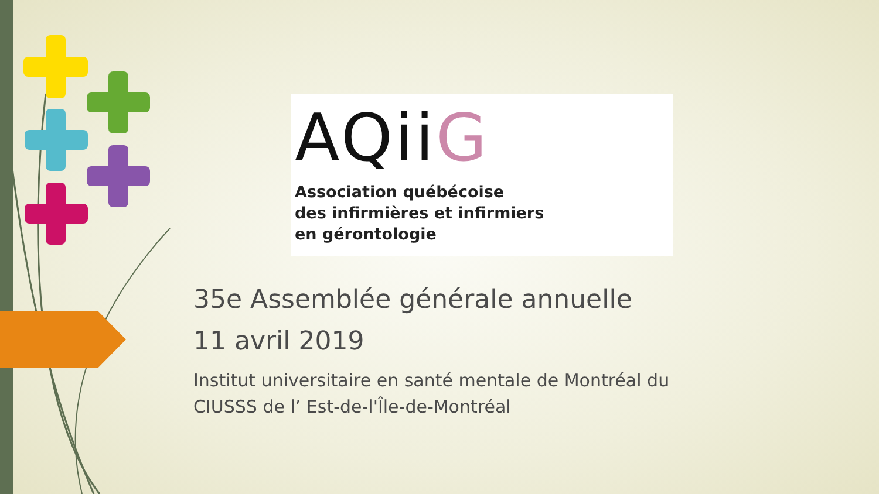AQiiG
Association québécoise
des infirmières et infirmiers
en gérontologie
35e Assemblée générale annuelle
11 avril 2019
Institut universitaire en santé mentale de Montréal du
CIUSSS de l’ Est-de-l'Île-de-Montréal